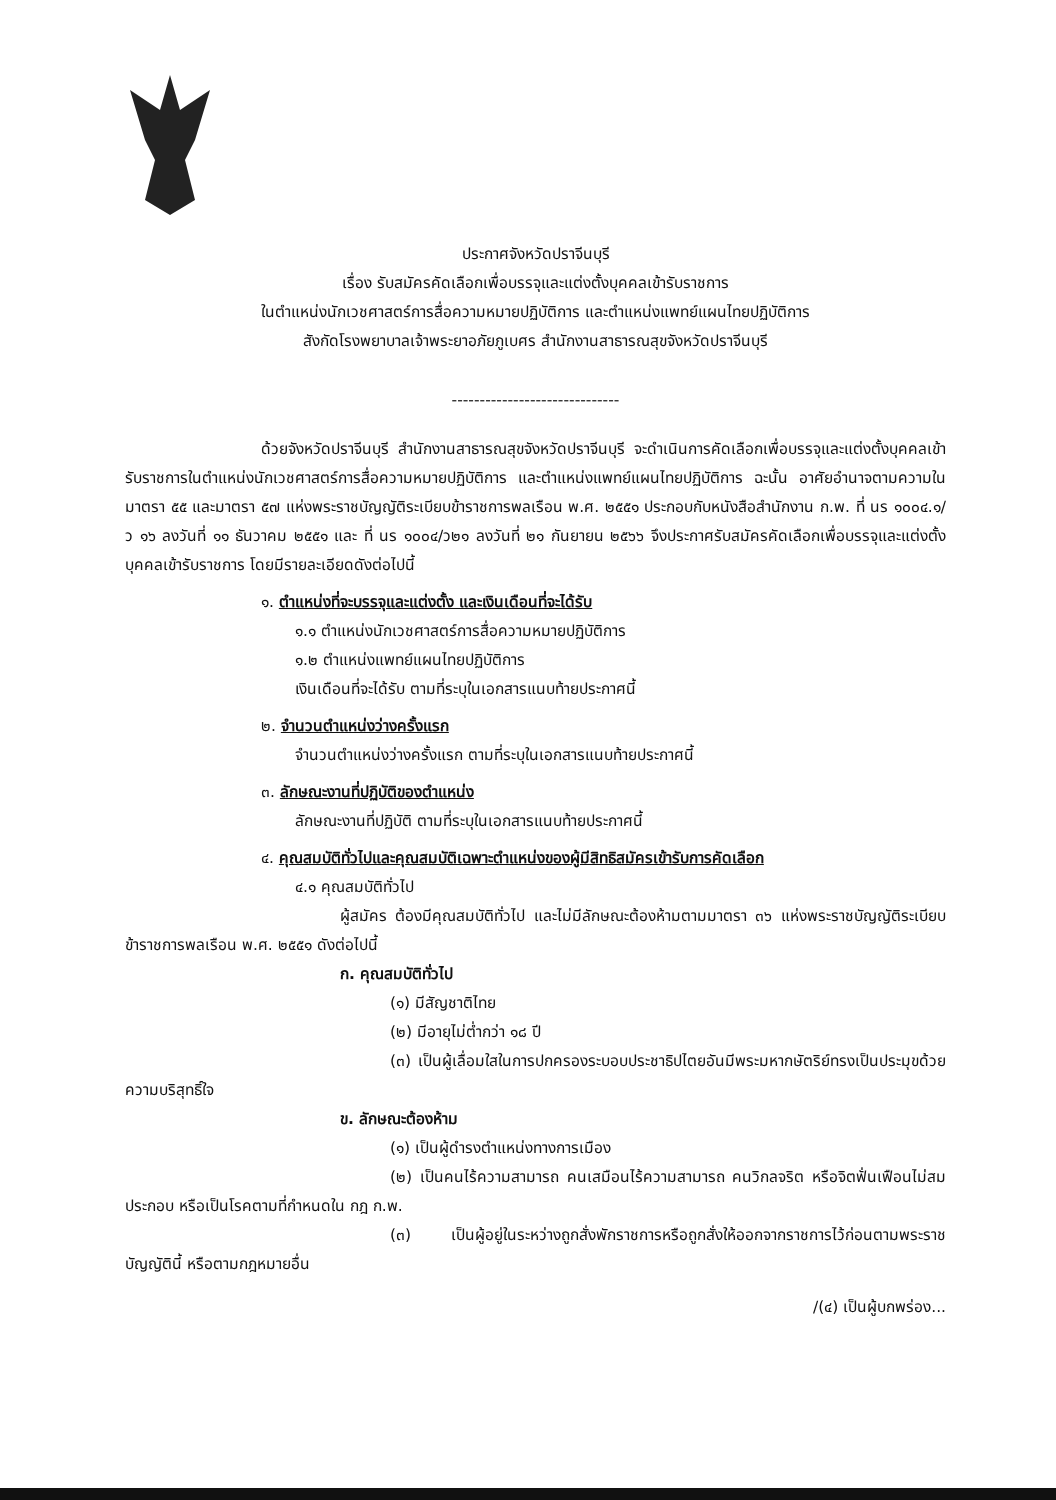ประกาศจังหวัดปราจีนบุรี
เรื่อง รับสมัครคัดเลือกเพื่อบรรจุและแต่งตั้งบุคคลเข้ารับราชการ
ในตำแหน่งนักเวชศาสตร์การสื่อความหมายปฏิบัติการ และตำแหน่งแพทย์แผนไทยปฏิบัติการ
สังกัดโรงพยาบาลเจ้าพระยาอภัยภูเบศร สำนักงานสาธารณสุขจังหวัดปราจีนบุรี
------------------------------
ด้วยจังหวัดปราจีนบุรี สำนักงานสาธารณสุขจังหวัดปราจีนบุรี จะดำเนินการคัดเลือกเพื่อบรรจุและแต่งตั้งบุคคลเข้ารับราชการในตำแหน่งนักเวชศาสตร์การสื่อความหมายปฏิบัติการ และตำแหน่งแพทย์แผนไทยปฏิบัติการ ฉะนั้น อาศัยอำนาจตามความในมาตรา ๕๕ และมาตรา ๕๗ แห่งพระราชบัญญัติระเบียบข้าราชการพลเรือน พ.ศ. ๒๕๕๑ ประกอบกับหนังสือสำนักงาน ก.พ. ที่ นร ๑๐๐๔.๑/ว ๑๖ ลงวันที่ ๑๑ ธันวาคม ๒๕๕๑ และ ที่ นร ๑๐๐๔/ว๒๑ ลงวันที่ ๒๑ กันยายน ๒๕๖๖ จึงประกาศรับสมัครคัดเลือกเพื่อบรรจุและแต่งตั้งบุคคลเข้ารับราชการ โดยมีรายละเอียดดังต่อไปนี้
๑. ตำแหน่งที่จะบรรจุและแต่งตั้ง และเงินเดือนที่จะได้รับ
๑.๑ ตำแหน่งนักเวชศาสตร์การสื่อความหมายปฏิบัติการ
๑.๒ ตำแหน่งแพทย์แผนไทยปฏิบัติการ
เงินเดือนที่จะได้รับ ตามที่ระบุในเอกสารแนบท้ายประกาศนี้
๒. จำนวนตำแหน่งว่างครั้งแรก
จำนวนตำแหน่งว่างครั้งแรก ตามที่ระบุในเอกสารแนบท้ายประกาศนี้
๓. ลักษณะงานที่ปฏิบัติของตำแหน่ง
ลักษณะงานที่ปฏิบัติ ตามที่ระบุในเอกสารแนบท้ายประกาศนี้
๔. คุณสมบัติทั่วไปและคุณสมบัติเฉพาะตำแหน่งของผู้มีสิทธิสมัครเข้ารับการคัดเลือก
๔.๑ คุณสมบัติทั่วไป
ผู้สมัคร ต้องมีคุณสมบัติทั่วไป และไม่มีลักษณะต้องห้ามตามมาตรา ๓๖ แห่งพระราชบัญญัติระเบียบข้าราชการพลเรือน พ.ศ. ๒๕๕๑ ดังต่อไปนี้
ก. คุณสมบัติทั่วไป
(๑) มีสัญชาติไทย
(๒) มีอายุไม่ต่ำกว่า ๑๘ ปี
(๓) เป็นผู้เลื่อมใสในการปกครองระบอบประชาธิปไตยอันมีพระมหากษัตริย์ทรงเป็นประมุขด้วยความบริสุทธิ์ใจ
ข. ลักษณะต้องห้าม
(๑) เป็นผู้ดำรงตำแหน่งทางการเมือง
(๒) เป็นคนไร้ความสามารถ คนเสมือนไร้ความสามารถ คนวิกลจริต หรือจิตฟั่นเฟือนไม่สมประกอบ หรือเป็นโรคตามที่กำหนดใน กฎ ก.พ.
(๓) เป็นผู้อยู่ในระหว่างถูกสั่งพักราชการหรือถูกสั่งให้ออกจากราชการไว้ก่อนตามพระราชบัญญัตินี้ หรือตามกฎหมายอื่น
/(๔) เป็นผู้บกพร่อง...